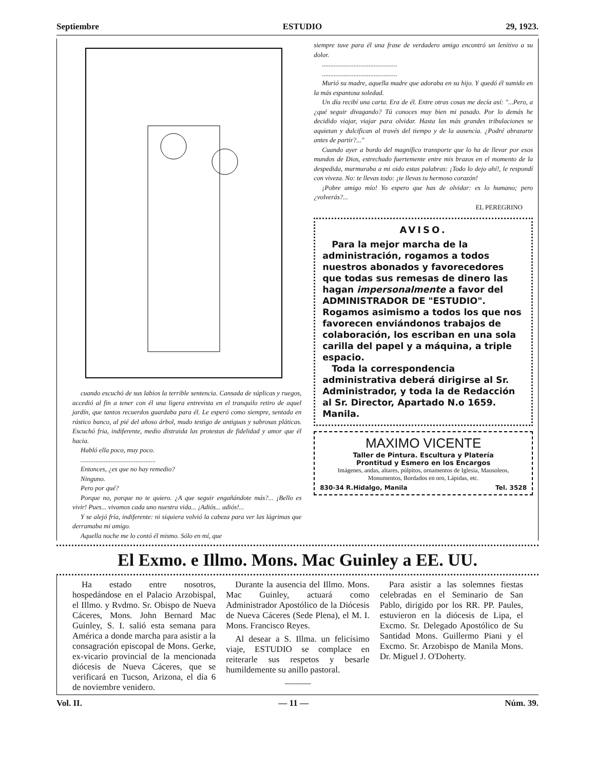Septiembre ESTUDIO 29, 1923.
cuando escuchó de sus labios la terrible sentencia. Cansada de súplicas y ruegos, accedió al fin a tener con él una ligera entrevista en el tranquilo retiro de aquel jardín, que tantos recuerdos guardaba para él. Le esperó como siempre, sentada en rústico banco, al pié del añoso árbol, mudo testigo de antiguas y sabrosas pláticas. Escuchó fria, indiferente, medio distraida las protestas de fidelidad y amor que él hacia.
Habló ella poco, muy poco.
.............................................
Entonces, ¿es que no hay remedio?
Ninguno.
Pero por qué?
Porque no, porque no te quiero. ¿A que seguir engañándote más?... ¡Bello es vivir! Pues... vivamos cada uno nuestra vida... ¡Adiós... adiós!...
Y se alejó fría, indiferente: ni siquiera volvió la cabeza para ver las lágrimas que derramaba mi amigo.
Aquella noche me lo contó él mismo. Sólo en mí, que
siempre tuve para él una frase de verdadero amigo encontró un lenitivo a su dolor.
.............................................
.............................................
Murió su madre, aquella madre que adoraba en su hijo. Y quedó él sumido en la más espantosa soledad.
Un día recibí una carta. Era de él. Entre otras cosas me decía así: "...Pero, a ¿qué seguir divagando? Tú conoces muy bien mi pasado. Por lo demás he decidido viajar, viajar para olvidar. Hasta las más grandes tribulaciones se aquietan y dulcifican al través del tiempo y de la ausencia. ¿Podré abrazarte antes de partir?..."
Cuando ayer a bordo del magnífico transporte que lo ha de llevar por esos mundos de Dios, estrechado fuertemente entre mis brazos en el momento de la despedida, murmuraba a mi oido estas palabras: ¡Todo lo dejo ahí!, le respondí con viveza. No: te llevas todo: ¡te llevas tu hermoso corazón!
¡Pobre amigo mío! Yo espero que has de olvidar: es lo humano; pero ¿volverás?...
EL PEREGRINO
AVISO.
Para la mejor marcha de la administración, rogamos a todos nuestros abonados y favorecedores que todas sus remesas de dinero las hagan impersonalmente a favor del ADMINISTRADOR DE "ESTUDIO". Rogamos asimismo a todos los que nos favorecen enviándonos trabajos de colaboración, los escriban en una sola carilla del papel y a máquina, a triple espacio.
Toda la correspondencia administrativa deberá dirigirse al Sr. Administrador, y toda la de Redacción al Sr. Director, Apartado N.o 1659. Manila.
MAXIMO VICENTE
Taller de Pintura. Escultura y Platería
Prontitud y Esmero en los Encargos
Imágenes, andas, altares, púlpitos, ornamentos de Iglesia, Mausoleos, Monumentos, Bordados en oro, Lápidas, etc.
830-34 R.Hidalgo, Manila Tel. 3528
El Exmo. e Illmo. Mons. Mac Guinley a EE. UU.
Ha estado entre nosotros, hospedándose en el Palacio Arzobispal, el Illmo. y Rvdmo. Sr. Obispo de Nueva Cáceres, Mons. John Bernard Mac Guinley, S. I. salió esta semana para América a donde marcha para asistir a la consagración episcopal de Mons. Gerke, ex-vicario provincial de la mencionada diócesis de Nueva Cáceres, que se verificará en Tucson, Arizona, el día 6 de noviembre venidero.
Durante la ausencia del Illmo. Mons. Mac Guinley, actuará como Administrador Apostólico de la Diócesis de Nueva Cáceres (Sede Plena), el M. I. Mons. Francisco Reyes.
Al desear a S. Illma. un felicísimo viaje, ESTUDIO se complace en reiterarle sus respetos y besarle humildemente su anillo pastoral.
———
Para asistir a las solemnes fiestas celebradas en el Seminario de San Pablo, dirigido por los RR. PP. Paules, estuvieron en la diócesis de Lipa, el Excmo. Sr. Delegado Apostólico de Su Santidad Mons. Guillermo Piani y el Excmo. Sr. Arzobispo de Manila Mons. Dr. Miguel J. O'Doherty.
Vol. II. — 11 — Núm. 39.